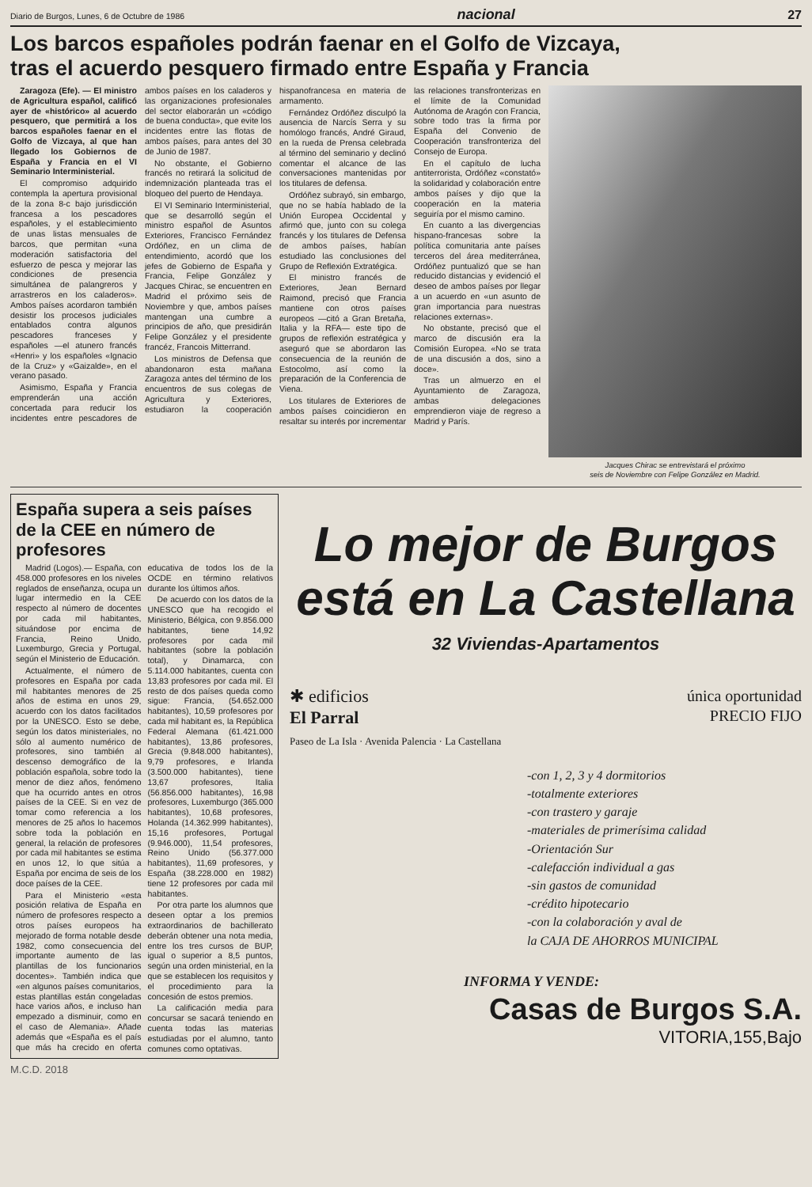Diario de Burgos, Lunes, 6 de Octubre de 1986 nacional 27
Los barcos españoles podrán faenar en el Golfo de Vizcaya,
tras el acuerdo pesquero firmado entre España y Francia
Zaragoza (Efe). — El ministro de Agricultura español, calificó ayer de «histórico» al acuerdo pesquero, que permitirá a los barcos españoles faenar en el Golfo de Vizcaya, al que han llegado los Gobiernos de España y Francia en el VI Seminario Interministerial.
El compromiso adquirido contempla la apertura provisional de la zona 8-c bajo jurisdicción francesa a los pescadores españoles, y el establecimiento de unas listas mensuales de barcos, que permitan «una moderación satisfactoria del esfuerzo de pesca y mejorar las condiciones de presencia simultánea de palangreros y arrastreros en los caladeros». Ambos países acordaron también desistir los procesos judiciales entablados contra algunos pescadores franceses y españoles —el atunero francés «Henri» y los españoles «Ignacio de la Cruz» y «Gaizalde», en el verano pasado.
Asimismo, España y Francia emprenderán una acción concertada para reducir los incidentes entre pescadores de ambos países en los caladeros y las organizaciones profesionales del sector elaborarán un «código de buena conducta», que evite los incidentes entre las flotas de ambos países, para antes del 30 de Junio de 1987.
No obstante, el Gobierno francés no retirará la solicitud de indemnización planteada tras el bloqueo del puerto de Hendaya.
El VI Seminario Interministerial, que se desarrolló según el ministro español de Asuntos Exteriores, Francisco Fernández Ordóñez, en un clima de entendimiento, acordó que los jefes de Gobierno de España y Francia, Felipe González y Jacques Chirac, se encuentren en Madrid el próximo seis de Noviembre y que, ambos países mantengan una cumbre a principios de año, que presidirán Felipe González y el presidente francéz, Francois Mitterrand.
Los ministros de Defensa que abandonaron esta mañana Zaragoza antes del término de los encuentros de sus colegas de Agricultura y Exteriores, estudiaron la cooperación hispanofrancesa en materia de armamento.
Fernández Ordóñez disculpó la ausencia de Narcís Serra y su homólogo francés, André Giraud, en la rueda de Prensa celebrada al término del seminario y declinó comentar el alcance de las conversaciones mantenidas por los titulares de defensa.
Ordóñez subrayó, sin embargo, que no se había hablado de la Unión Europea Occidental y afirmó que, junto con su colega francés y los titulares de Defensa de ambos países, habían estudiado las conclusiones del Grupo de Reflexión Extratégica.
El ministro francés de Exteriores, Jean Bernard Raimond, precisó que Francia mantiene con otros países europeos —citó a Gran Bretaña, Italia y la RFA— este tipo de grupos de reflexión estratégica y aseguró que se abordaron las consecuencia de la reunión de Estocolmo, así como la preparación de la Conferencia de Viena.
Los titulares de Exteriores de ambos países coincidieron en resaltar su interés por incrementar las relaciones transfronterizas en el límite de la Comunidad Autónoma de Aragón con Francia, sobre todo tras la firma por España del Convenio de Cooperación transfronteriza del Consejo de Europa.
En el capítulo de lucha antiterrorista, Ordóñez «constató» la solidaridad y colaboración entre ambos países y dijo que la cooperación en la materia seguiría por el mismo camino.
En cuanto a las divergencias hispano-francesas sobre la política comunitaria ante países terceros del área mediterránea, Ordóñez puntualizó que se han reducido distancias y evidenció el deseo de ambos países por llegar a un acuerdo en «un asunto de gran importancia para nuestras relaciones externas».
No obstante, precisó que el marco de discusión era la Comisión Europea. «No se trata de una discusión a dos, sino a doce».
Tras un almuerzo en el Ayuntamiento de Zaragoza, ambas delegaciones emprendieron viaje de regreso a Madrid y París.
Jacques Chirac se entrevistará el próximo
seis de Noviembre con Felipe González en Madrid.
España supera a seis países de la CEE en número de profesores
Madrid (Logos).— España, con 458.000 profesores en los niveles reglados de enseñanza, ocupa un lugar intermedio en la CEE respecto al número de docentes por cada mil habitantes, situándose por encima de Francia, Reino Unido, Luxemburgo, Grecia y Portugal, según el Ministerio de Educación.
Actualmente, el número de profesores en España por cada mil habitantes menores de 25 años de estima en unos 29, acuerdo con los datos facilitados por la UNESCO. Esto se debe, según los datos ministeriales, no sólo al aumento numérico de profesores, sino también al descenso demográfico de la población española, sobre todo la menor de diez años, fenómeno que ha ocurrido antes en otros países de la CEE. Si en vez de tomar como referencia a los menores de 25 años lo hacemos sobre toda la población en general, la relación de profesores por cada mil habitantes se estima en unos 12, lo que sitúa a España por encima de seis de los doce países de la CEE.
Para el Ministerio «esta posición relativa de España en número de profesores respecto a otros países europeos ha mejorado de forma notable desde 1982, como consecuencia del importante aumento de las plantillas de los funcionarios docentes». También indica que «en algunos países comunitarios, estas plantillas están congeladas hace varios años, e incluso han empezado a disminuir, como en el caso de Alemania». Añade además que «España es el país que más ha crecido en oferta educativa de todos los de la OCDE en término relativos durante los últimos años.
De acuerdo con los datos de la UNESCO que ha recogido el Ministerio, Bélgica, con 9.856.000 habitantes, tiene 14,92 profesores por cada mil habitantes (sobre la población total), y Dinamarca, con 5.114.000 habitantes, cuenta con 13,83 profesores por cada mil. El resto de dos países queda como sigue: Francia, (54.652.000 habitantes), 10,59 profesores por cada mil habitant es, la República Federal Alemana (61.421.000 habitantes), 13,86 profesores, Grecia (9.848.000 habitantes), 9,79 profesores, e Irlanda (3.500.000 habitantes), tiene 13,67 profesores, Italia (56.856.000 habitantes), 16,98 profesores, Luxemburgo (365.000 habitantes), 10,68 profesores, Holanda (14.362.999 habitantes), 15,16 profesores, Portugal (9.946.000), 11,54 profesores, Reino Unido (56.377.000 habitantes), 11,69 profesores, y España (38.228.000 en 1982) tiene 12 profesores por cada mil habitantes.
Por otra parte los alumnos que deseen optar a los premios extraordinarios de bachillerato deberán obtener una nota media, entre los tres cursos de BUP, igual o superior a 8,5 puntos, según una orden ministerial, en la que se establecen los requisitos y el procedimiento para la concesión de estos premios.
La calificación media para concursar se sacará teniendo en cuenta todas las materias estudiadas por el alumno, tanto comunes como optativas.
Lo mejor de Burgos
está en La Castellana
32 Viviendas-Apartamentos
✱ edificios
El Parral
Paseo de La Isla · Avenida Palencia · La Castellana
única oportunidad
PRECIO FIJO
-con 1, 2, 3 y 4 dormitorios
-totalmente exteriores
-con trastero y garaje
-materiales de primerísima calidad
-Orientación Sur
-calefacción individual a gas
-sin gastos de comunidad
-crédito hipotecario
-con la colaboración y aval de
la CAJA DE AHORROS MUNICIPAL
INFORMA Y VENDE:
Casas de Burgos S.A.
VITORIA,155,Bajo
M.C.D. 2018